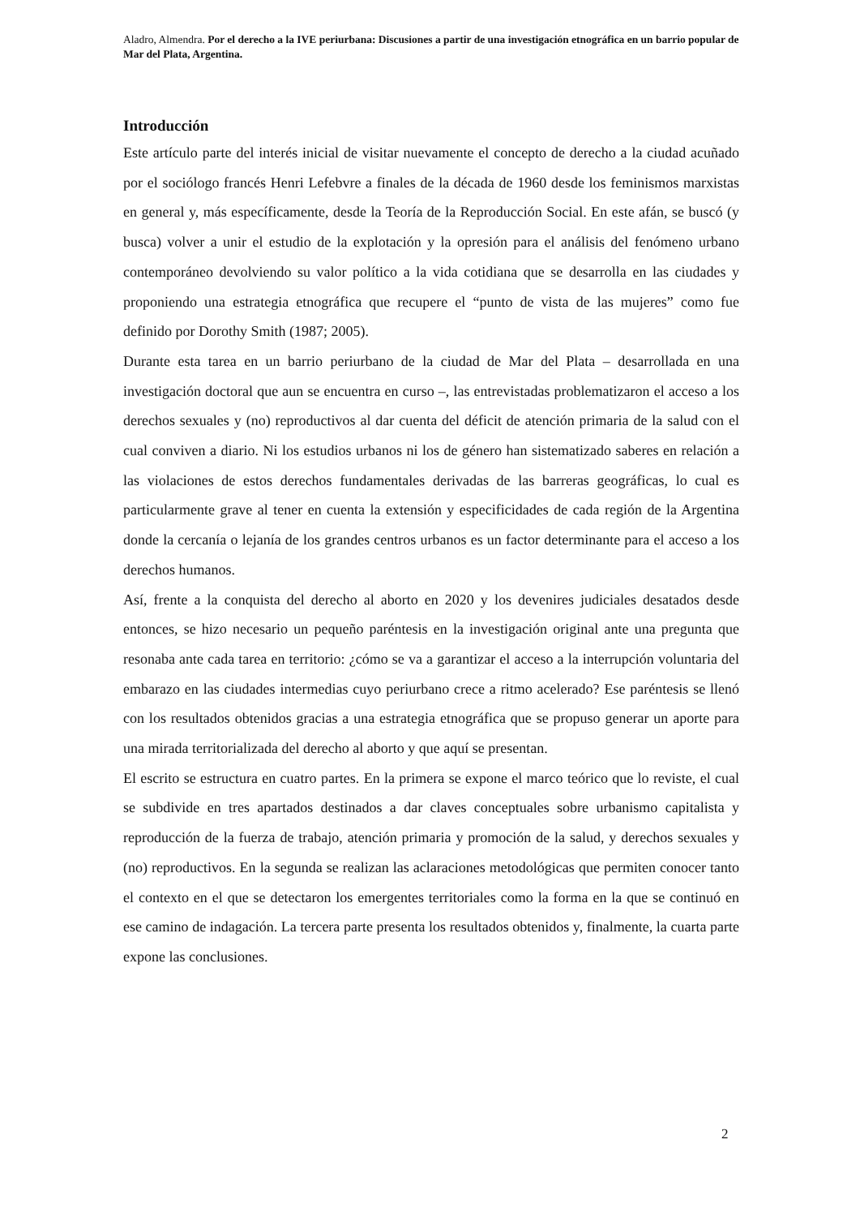Aladro, Almendra. Por el derecho a la IVE periurbana: Discusiones a partir de una investigación etnográfica en un barrio popular de Mar del Plata, Argentina.
Introducción
Este artículo parte del interés inicial de visitar nuevamente el concepto de derecho a la ciudad acuñado por el sociólogo francés Henri Lefebvre a finales de la década de 1960 desde los feminismos marxistas en general y, más específicamente, desde la Teoría de la Reproducción Social. En este afán, se buscó (y busca) volver a unir el estudio de la explotación y la opresión para el análisis del fenómeno urbano contemporáneo devolviendo su valor político a la vida cotidiana que se desarrolla en las ciudades y proponiendo una estrategia etnográfica que recupere el “punto de vista de las mujeres” como fue definido por Dorothy Smith (1987; 2005).
Durante esta tarea en un barrio periurbano de la ciudad de Mar del Plata – desarrollada en una investigación doctoral que aun se encuentra en curso –, las entrevistadas problematizaron el acceso a los derechos sexuales y (no) reproductivos al dar cuenta del déficit de atención primaria de la salud con el cual conviven a diario. Ni los estudios urbanos ni los de género han sistematizado saberes en relación a las violaciones de estos derechos fundamentales derivadas de las barreras geográficas, lo cual es particularmente grave al tener en cuenta la extensión y especificidades de cada región de la Argentina donde la cercanía o lejanía de los grandes centros urbanos es un factor determinante para el acceso a los derechos humanos.
Así, frente a la conquista del derecho al aborto en 2020 y los devenires judiciales desatados desde entonces, se hizo necesario un pequeño paréntesis en la investigación original ante una pregunta que resonaba ante cada tarea en territorio: ¿cómo se va a garantizar el acceso a la interrupción voluntaria del embarazo en las ciudades intermedias cuyo periurbano crece a ritmo acelerado? Ese paréntesis se llenó con los resultados obtenidos gracias a una estrategia etnográfica que se propuso generar un aporte para una mirada territorializada del derecho al aborto y que aquí se presentan.
El escrito se estructura en cuatro partes. En la primera se expone el marco teórico que lo reviste, el cual se subdivide en tres apartados destinados a dar claves conceptuales sobre urbanismo capitalista y reproducción de la fuerza de trabajo, atención primaria y promoción de la salud, y derechos sexuales y (no) reproductivos. En la segunda se realizan las aclaraciones metodológicas que permiten conocer tanto el contexto en el que se detectaron los emergentes territoriales como la forma en la que se continuó en ese camino de indagación. La tercera parte presenta los resultados obtenidos y, finalmente, la cuarta parte expone las conclusiones.
2